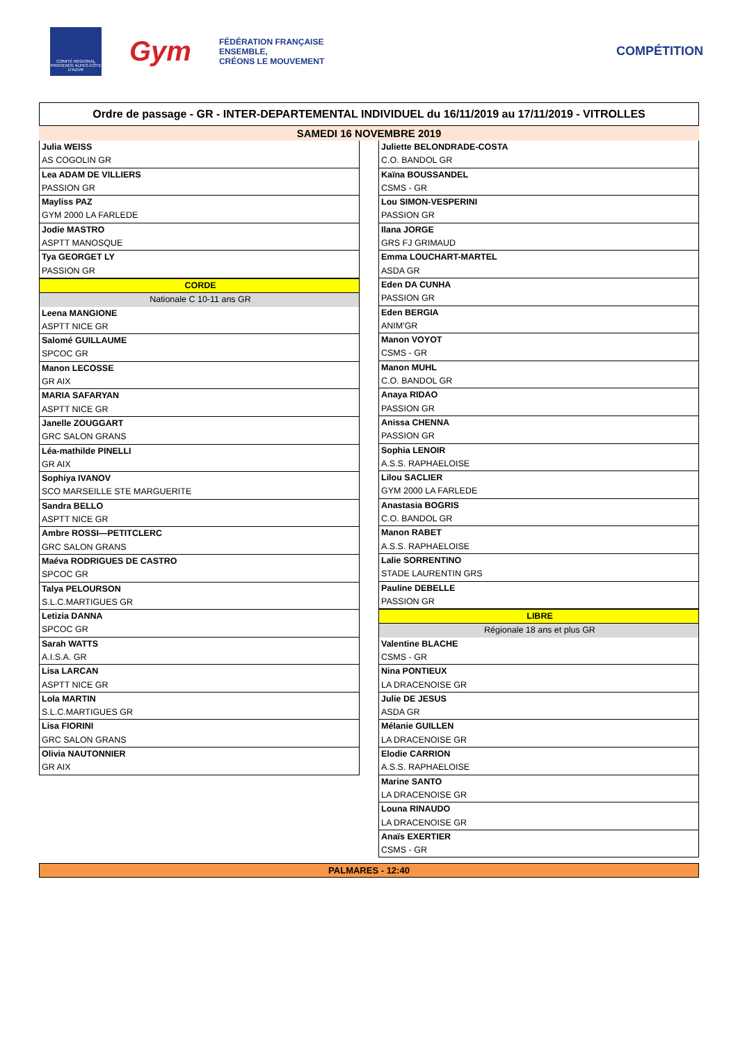COMITÉ RÉGIONAL PROVENCE ALPES-CÔTE D'AZUR
Gym
FÉDÉRATION FRANÇAISE
ENSEMBLE,
CRÉONS LE MOUVEMENT
COMPÉTITION
Ordre de passage - GR - INTER-DEPARTEMENTAL INDIVIDUEL du 16/11/2019 au 17/11/2019 - VITROLLES
SAMEDI 16 NOVEMBRE 2019
Julia WEISS
AS COGOLIN GR
Lea ADAM DE VILLIERS
PASSION GR
Mayliss PAZ
GYM 2000 LA FARLEDE
Jodie MASTRO
ASPTT MANOSQUE
Tya GEORGET LY
PASSION GR
CORDE
Nationale C 10-11 ans GR
Leena MANGIONE
ASPTT NICE GR
Salomé GUILLAUME
SPCOC GR
Manon LECOSSE
GR AIX
MARIA SAFARYAN
ASPTT NICE GR
Janelle ZOUGGART
GRC SALON GRANS
Léa-mathilde PINELLI
GR AIX
Sophiya IVANOV
SCO MARSEILLE STE MARGUERITE
Sandra BELLO
ASPTT NICE GR
Ambre ROSSI—PETITCLERC
GRC SALON GRANS
Maéva RODRIGUES DE CASTRO
SPCOC GR
Talya PELOURSON
S.L.C.MARTIGUES GR
Letizia DANNA
SPCOC GR
Sarah WATTS
A.I.S.A. GR
Lisa LARCAN
ASPTT NICE GR
Lola MARTIN
S.L.C.MARTIGUES GR
Lisa FIORINI
GRC SALON GRANS
Olivia NAUTONNIER
GR AIX
Juliette BELONDRADE-COSTA
C.O. BANDOL GR
Kaïna BOUSSANDEL
CSMS - GR
Lou SIMON-VESPERINI
PASSION GR
Ilana JORGE
GRS FJ GRIMAUD
Emma LOUCHART-MARTEL
ASDA GR
Eden DA CUNHA
PASSION GR
Eden BERGIA
ANIM'GR
Manon VOYOT
CSMS - GR
Manon MUHL
C.O. BANDOL GR
Anaya RIDAO
PASSION GR
Anissa CHENNA
PASSION GR
Sophia LENOIR
A.S.S. RAPHAELOISE
Lilou SACLIER
GYM 2000 LA FARLEDE
Anastasia BOGRIS
C.O. BANDOL GR
Manon RABET
A.S.S. RAPHAELOISE
Lalie SORRENTINO
STADE LAURENTIN GRS
Pauline DEBELLE
PASSION GR
LIBRE
Régionale 18 ans et plus GR
Valentine BLACHE
CSMS - GR
Nina PONTIEUX
LA DRACENOISE GR
Julie DE JESUS
ASDA GR
Mélanie GUILLEN
LA DRACENOISE GR
Elodie CARRION
A.S.S. RAPHAELOISE
Marine SANTO
LA DRACENOISE GR
Louna RINAUDO
LA DRACENOISE GR
Anaïs EXERTIER
CSMS - GR
PALMARES - 12:40